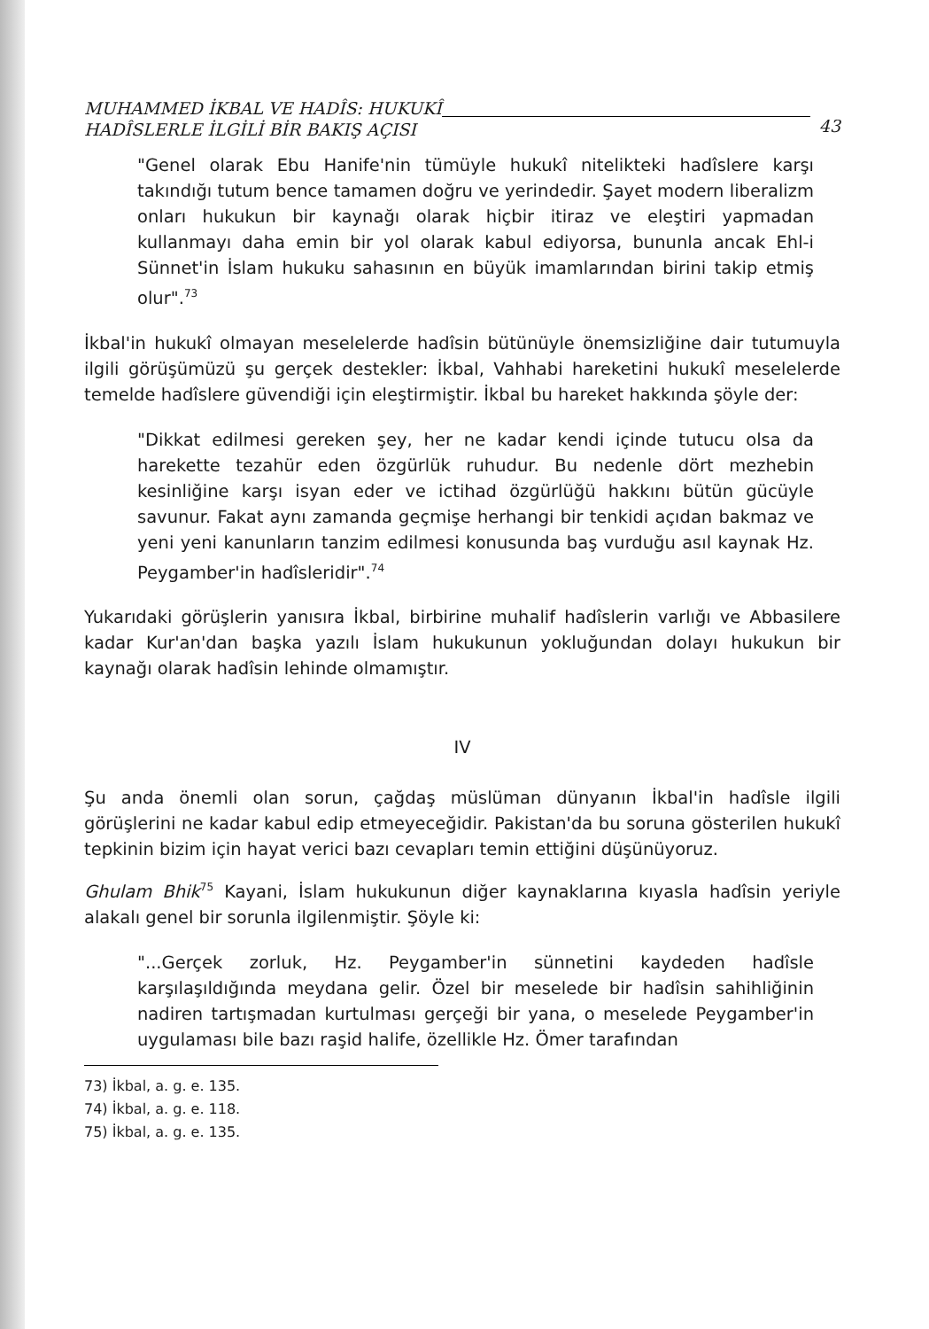MUHAMMED İKBAL VE HADÎS: HUKUKÎ
HADÎSLERLE İLGİLİ BİR BAKIŞ AÇISI
43
"Genel olarak Ebu Hanife'nin tümüyle hukukî nitelikteki hadîslere karşı takındığı tutum bence tamamen doğru ve yerindedir. Şayet modern liberalizm onları hukukun bir kaynağı olarak hiçbir itiraz ve eleştiri yapmadan kullanmayı daha emin bir yol olarak kabul ediyorsa, bununla ancak Ehl-i Sünnet'in İslam hukuku sahasının en büyük imamlarından birini takip etmiş olur".<sup>73</sup>
İkbal'in hukukî olmayan meselelerde hadîsin bütünüyle önemsizliğine dair tutumuyla ilgili görüşümüzü şu gerçek destekler: İkbal, Vahhabi hareketini hukukî meselelerde temelde hadîslere güvendiği için eleştirmiştir. İkbal bu hareket hakkında şöyle der:
"Dikkat edilmesi gereken şey, her ne kadar kendi içinde tutucu olsa da harekette tezahür eden özgürlük ruhudur. Bu nedenle dört mezhebin kesinliğine karşı isyan eder ve ictihad özgürlüğü hakkını bütün gücüyle savunur. Fakat aynı zamanda geçmişe herhangi bir tenkidi açıdan bakmaz ve yeni yeni kanunların tanzim edilmesi konusunda baş vurduğu asıl kaynak Hz. Peygamber'in hadîsleridir".<sup>74</sup>
Yukarıdaki görüşlerin yanısıra İkbal, birbirine muhalif hadîslerin varlığı ve Abbasilere kadar Kur'an'dan başka yazılı İslam hukukunun yokluğundan dolayı hukukun bir kaynağı olarak hadîsin lehinde olmamıştır.
IV
Şu anda önemli olan sorun, çağdaş müslüman dünyanın İkbal'in hadîsle ilgili görüşlerini ne kadar kabul edip etmeyeceğidir. Pakistan'da bu soruna gösterilen hukukî tepkinin bizim için hayat verici bazı cevapları temin ettiğini düşünüyoruz.
Ghulam Bhik<sup>75</sup> Kayani, İslam hukukunun diğer kaynaklarına kıyasla hadîsin yeriyle alakalı genel bir sorunla ilgilenmiştir. Şöyle ki:
"...Gerçek zorluk, Hz. Peygamber'in sünnetini kaydeden hadîsle karşılaşıldığında meydana gelir. Özel bir meselede bir hadîsin sahihliğinin nadiren tartışmadan kurtulması gerçeği bir yana, o meselede Peygamber'in uygulaması bile bazı raşid halife, özellikle Hz. Ömer tarafından
73) İkbal, a. g. e. 135.
74) İkbal, a. g. e. 118.
75) İkbal, a. g. e. 135.